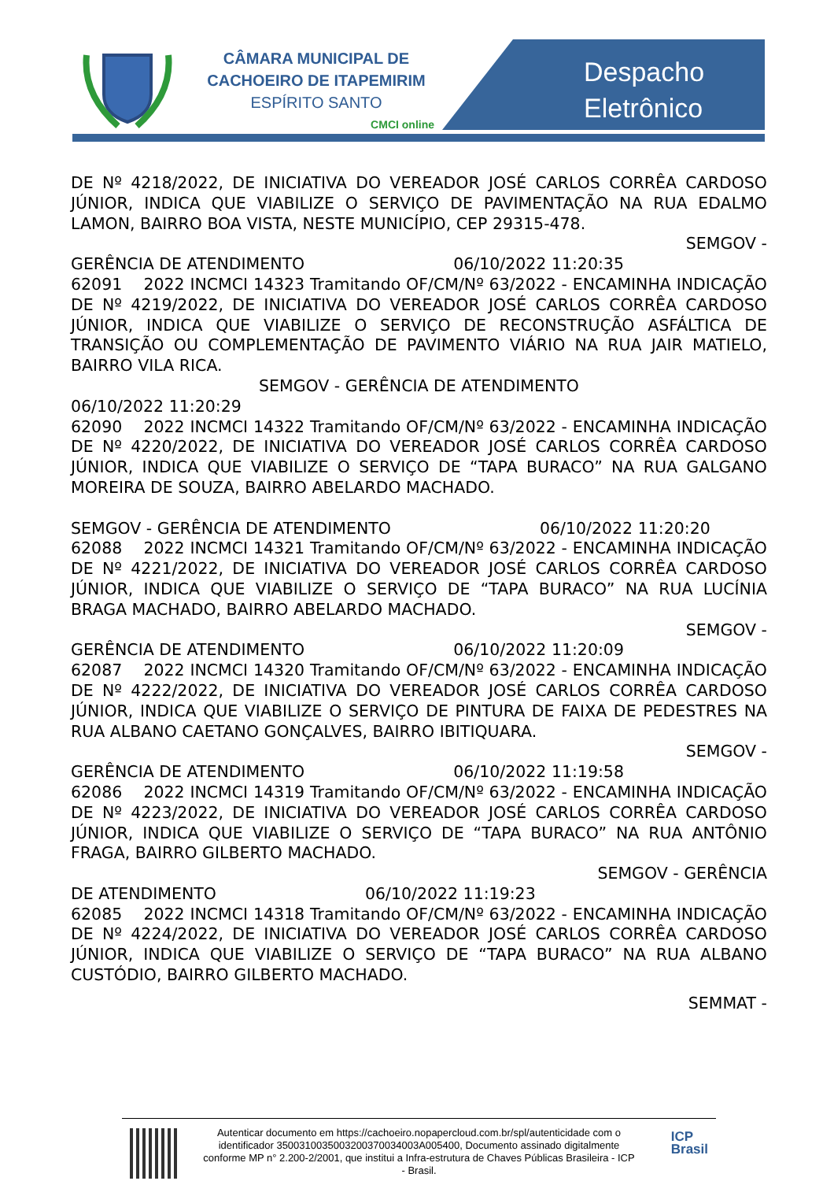CÂMARA MUNICIPAL DE
CACHOEIRO DE ITAPEMIRIM
ESPÍRITO SANTO
CMCI online
Despacho
Eletrônico
DE Nº 4218/2022, DE INICIATIVA DO VEREADOR JOSÉ CARLOS CORRÊA CARDOSO JÚNIOR, INDICA QUE VIABILIZE O SERVIÇO DE PAVIMENTAÇÃO NA RUA EDALMO LAMON, BAIRRO BOA VISTA, NESTE MUNICÍPIO, CEP 29315-478.
SEMGOV -
GERÊNCIA DE ATENDIMENTO 06/10/2022 11:20:35
62091 2022 INCMCI 14323 Tramitando OF/CM/Nº 63/2022 - ENCAMINHA INDICAÇÃO DE Nº 4219/2022, DE INICIATIVA DO VEREADOR JOSÉ CARLOS CORRÊA CARDOSO JÚNIOR, INDICA QUE VIABILIZE O SERVIÇO DE RECONSTRUÇÃO ASFÁLTICA DE TRANSIÇÃO OU COMPLEMENTAÇÃO DE PAVIMENTO VIÁRIO NA RUA JAIR MATIELO, BAIRRO VILA RICA.
SEMGOV - GERÊNCIA DE ATENDIMENTO
06/10/2022 11:20:29
62090 2022 INCMCI 14322 Tramitando OF/CM/Nº 63/2022 - ENCAMINHA INDICAÇÃO DE Nº 4220/2022, DE INICIATIVA DO VEREADOR JOSÉ CARLOS CORRÊA CARDOSO JÚNIOR, INDICA QUE VIABILIZE O SERVIÇO DE “TAPA BURACO” NA RUA GALGANO MOREIRA DE SOUZA, BAIRRO ABELARDO MACHADO.
SEMGOV - GERÊNCIA DE ATENDIMENTO 06/10/2022 11:20:20
62088 2022 INCMCI 14321 Tramitando OF/CM/Nº 63/2022 - ENCAMINHA INDICAÇÃO DE Nº 4221/2022, DE INICIATIVA DO VEREADOR JOSÉ CARLOS CORRÊA CARDOSO JÚNIOR, INDICA QUE VIABILIZE O SERVIÇO DE “TAPA BURACO” NA RUA LUCÍNIA BRAGA MACHADO, BAIRRO ABELARDO MACHADO.
SEMGOV -
GERÊNCIA DE ATENDIMENTO 06/10/2022 11:20:09
62087 2022 INCMCI 14320 Tramitando OF/CM/Nº 63/2022 - ENCAMINHA INDICAÇÃO DE Nº 4222/2022, DE INICIATIVA DO VEREADOR JOSÉ CARLOS CORRÊA CARDOSO JÚNIOR, INDICA QUE VIABILIZE O SERVIÇO DE PINTURA DE FAIXA DE PEDESTRES NA RUA ALBANO CAETANO GONÇALVES, BAIRRO IBITIQUARA.
SEMGOV -
GERÊNCIA DE ATENDIMENTO 06/10/2022 11:19:58
62086 2022 INCMCI 14319 Tramitando OF/CM/Nº 63/2022 - ENCAMINHA INDICAÇÃO DE Nº 4223/2022, DE INICIATIVA DO VEREADOR JOSÉ CARLOS CORRÊA CARDOSO JÚNIOR, INDICA QUE VIABILIZE O SERVIÇO DE “TAPA BURACO” NA RUA ANTÔNIO FRAGA, BAIRRO GILBERTO MACHADO.
SEMGOV - GERÊNCIA
DE ATENDIMENTO 06/10/2022 11:19:23
62085 2022 INCMCI 14318 Tramitando OF/CM/Nº 63/2022 - ENCAMINHA INDICAÇÃO DE Nº 4224/2022, DE INICIATIVA DO VEREADOR JOSÉ CARLOS CORRÊA CARDOSO JÚNIOR, INDICA QUE VIABILIZE O SERVIÇO DE “TAPA BURACO” NA RUA ALBANO CUSTÓDIO, BAIRRO GILBERTO MACHADO.
SEMMAT -
Autenticar documento em https://cachoeiro.nopapercloud.com.br/spl/autenticidade com o identificador 3500310035003200370034003A005400, Documento assinado digitalmente conforme MP n° 2.200-2/2001, que institui a Infra-estrutura de Chaves Públicas Brasileira - ICP - Brasil.
ICP
Brasil